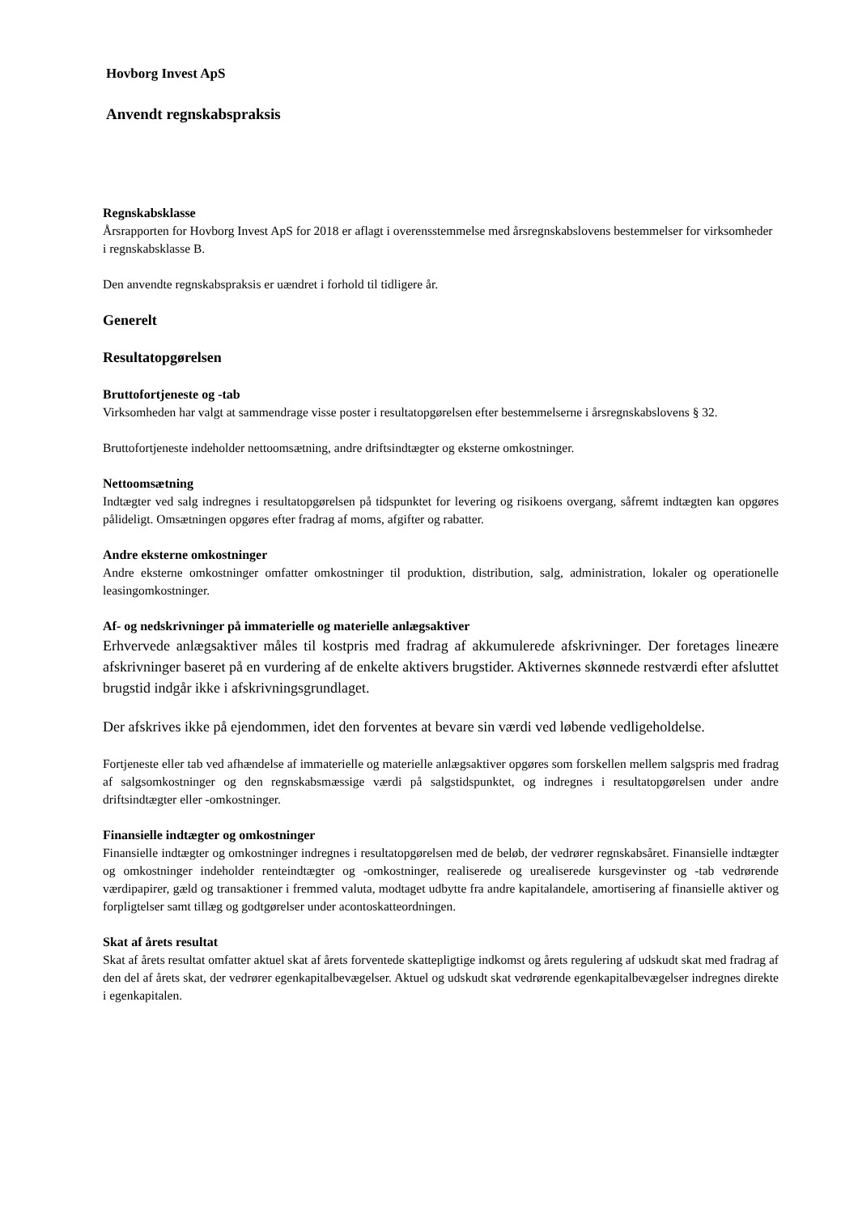Hovborg Invest ApS
Anvendt regnskabspraksis
Regnskabsklasse
Årsrapporten for Hovborg Invest ApS for 2018 er aflagt i overensstemmelse med årsregnskabslovens bestemmelser for virksomheder i regnskabsklasse B.
Den anvendte regnskabspraksis er uændret i forhold til tidligere år.
Generelt
Resultatopgørelsen
Bruttofortjeneste og -tab
Virksomheden har valgt at sammendrage visse poster i resultatopgørelsen efter bestemmelserne i årsregnskabslovens § 32.
Bruttofortjeneste indeholder nettoomsætning, andre driftsindtægter og eksterne omkostninger.
Nettoomsætning
Indtægter ved salg indregnes i resultatopgørelsen på tidspunktet for levering og risikoens overgang, såfremt indtægten kan opgøres pålideligt. Omsætningen opgøres efter fradrag af moms, afgifter og rabatter.
Andre eksterne omkostninger
Andre eksterne omkostninger omfatter omkostninger til produktion, distribution, salg, administration, lokaler og operationelle leasingomkostninger.
Af- og nedskrivninger på immaterielle og materielle anlægsaktiver
Erhvervede anlægsaktiver måles til kostpris med fradrag af akkumulerede afskrivninger. Der foretages lineære afskrivninger baseret på en vurdering af de enkelte aktivers brugstider. Aktivernes skønnede restværdi efter afsluttet brugstid indgår ikke i afskrivningsgrundlaget.
Der afskrives ikke på ejendommen, idet den forventes at bevare sin værdi ved løbende vedligeholdelse.
Fortjeneste eller tab ved afhændelse af immaterielle og materielle anlægsaktiver opgøres som forskellen mellem salgspris med fradrag af salgsomkostninger og den regnskabsmæssige værdi på salgstidspunktet, og indregnes i resultatopgørelsen under andre driftsindtægter eller -omkostninger.
Finansielle indtægter og omkostninger
Finansielle indtægter og omkostninger indregnes i resultatopgørelsen med de beløb, der vedrører regnskabsåret. Finansielle indtægter og omkostninger indeholder renteindtægter og -omkostninger, realiserede og urealiserede kursgevinster og -tab vedrørende værdipapirer, gæld og transaktioner i fremmed valuta, modtaget udbytte fra andre kapitalandele, amortisering af finansielle aktiver og forpligtelser samt tillæg og godtgørelser under acontoskatteordningen.
Skat af årets resultat
Skat af årets resultat omfatter aktuel skat af årets forventede skattepligtige indkomst og årets regulering af udskudt skat med fradrag af den del af årets skat, der vedrører egenkapitalbevægelser. Aktuel og udskudt skat vedrørende egenkapitalbevægelser indregnes direkte i egenkapitalen.